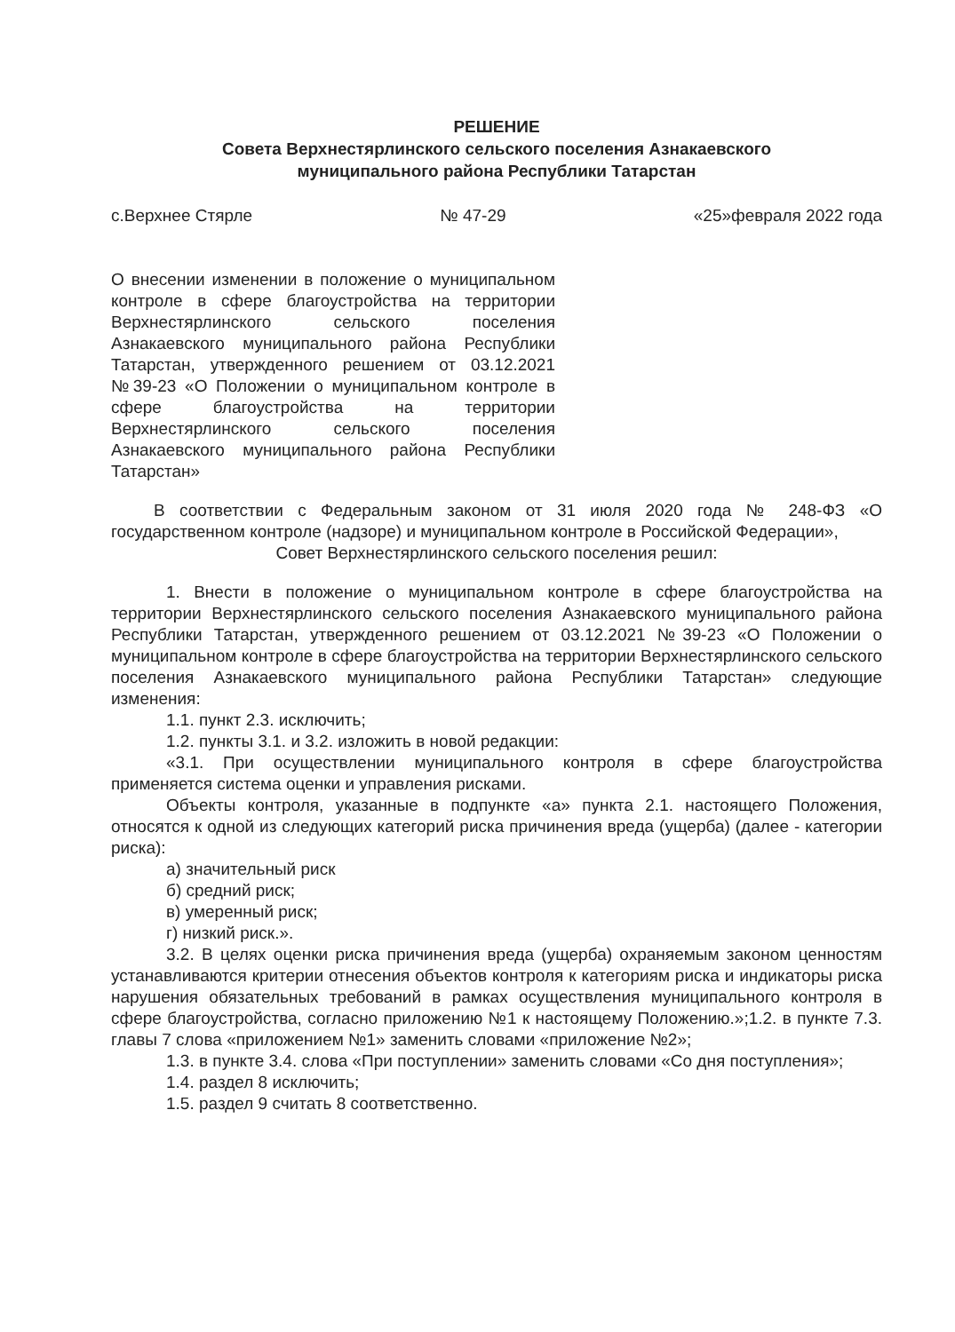РЕШЕНИЕ
Совета Верхнестярлинского сельского поселения Азнакаевского
муниципального района Республики Татарстан
с.Верхнее Стярле № 47-29 «25»февраля 2022 года
О внесении изменении в положение о муниципальном контроле в сфере благоустройства на территории Верхнестярлинского сельского поселения Азнакаевского муниципального района Республики Татарстан, утвержденного решением от 03.12.2021 №39-23 «О Положении о муниципальном контроле в сфере благоустройства на территории Верхнестярлинского сельского поселения Азнакаевского муниципального района Республики Татарстан»
В соответствии с Федеральным законом от 31 июля 2020 года № 248-ФЗ «О государственном контроле (надзоре) и муниципальном контроле в Российской Федерации»,
Совет Верхнестярлинского сельского поселения решил:
1. Внести в положение о муниципальном контроле в сфере благоустройства на территории Верхнестярлинского сельского поселения Азнакаевского муниципального района Республики Татарстан, утвержденного решением от 03.12.2021 №39-23 «О Положении о муниципальном контроле в сфере благоустройства на территории Верхнестярлинского сельского поселения Азнакаевского муниципального района Республики Татарстан» следующие изменения:
1.1. пункт 2.3. исключить;
1.2. пункты 3.1. и 3.2. изложить в новой редакции:
«3.1. При осуществлении муниципального контроля в сфере благоустройства применяется система оценки и управления рисками.
Объекты контроля, указанные в подпункте «а» пункта 2.1. настоящего Положения, относятся к одной из следующих категорий риска причинения вреда (ущерба) (далее - категории риска):
а) значительный риск
б) средний риск;
в) умеренный риск;
г) низкий риск.».
3.2. В целях оценки риска причинения вреда (ущерба) охраняемым законом ценностям устанавливаются критерии отнесения объектов контроля к категориям риска и индикаторы риска нарушения обязательных требований в рамках осуществления муниципального контроля в сфере благоустройства, согласно приложению №1 к настоящему Положению.»;1.2. в пункте 7.3. главы 7 слова «приложением №1» заменить словами «приложение №2»;
1.3. в пункте 3.4. слова «При поступлении» заменить словами «Со дня поступления»;
1.4. раздел 8 исключить;
1.5. раздел 9 считать 8 соответственно.